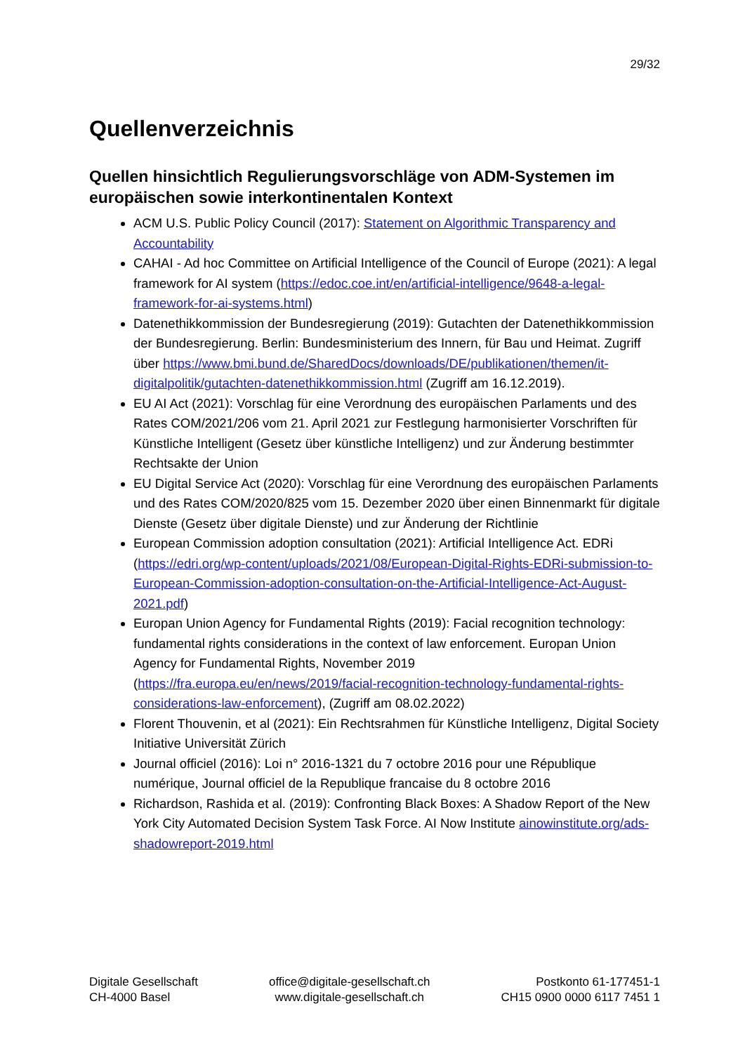29/32
Quellenverzeichnis
Quellen hinsichtlich Regulierungsvorschläge von ADM-Systemen im europäischen sowie interkontinentalen Kontext
ACM U.S. Public Policy Council (2017): Statement on Algorithmic Transparency and Accountability
CAHAI - Ad hoc Committee on Artificial Intelligence of the Council of Europe (2021): A legal framework for AI system (https://edoc.coe.int/en/artificial-intelligence/9648-a-legal-framework-for-ai-systems.html)
Datenethikkommission der Bundesregierung (2019): Gutachten der Datenethikkommission der Bundesregierung. Berlin: Bundesministerium des Innern, für Bau und Heimat. Zugriff über https://www.bmi.bund.de/SharedDocs/downloads/DE/publikationen/themen/it-digitalpolitik/gutachten-datenethikkommission.html (Zugriff am 16.12.2019).
EU AI Act (2021): Vorschlag für eine Verordnung des europäischen Parlaments und des Rates COM/2021/206 vom 21. April 2021 zur Festlegung harmonisierter Vorschriften für Künstliche Intelligent (Gesetz über künstliche Intelligenz) und zur Änderung bestimmter Rechtsakte der Union
EU Digital Service Act (2020): Vorschlag für eine Verordnung des europäischen Parlaments und des Rates COM/2020/825 vom 15. Dezember 2020 über einen Binnenmarkt für digitale Dienste (Gesetz über digitale Dienste) und zur Änderung der Richtlinie
European Commission adoption consultation (2021): Artificial Intelligence Act. EDRi (https://edri.org/wp-content/uploads/2021/08/European-Digital-Rights-EDRi-submission-to-European-Commission-adoption-consultation-on-the-Artificial-Intelligence-Act-August-2021.pdf)
Europan Union Agency for Fundamental Rights (2019): Facial recognition technology: fundamental rights considerations in the context of law enforcement. Europan Union Agency for Fundamental Rights, November 2019 (https://fra.europa.eu/en/news/2019/facial-recognition-technology-fundamental-rights-considerations-law-enforcement), (Zugriff am 08.02.2022)
Florent Thouvenin, et al (2021): Ein Rechtsrahmen für Künstliche Intelligenz, Digital Society Initiative Universität Zürich
Journal officiel (2016): Loi n° 2016-1321 du 7 octobre 2016 pour une République numérique, Journal officiel de la Republique francaise du 8 octobre 2016
Richardson, Rashida et al. (2019): Confronting Black Boxes: A Shadow Report of the New York City Automated Decision System Task Force. AI Now Institute ainowinstitute.org/ads-shadowreport-2019.html
Digitale Gesellschaft
CH-4000 Basel
office@digitale-gesellschaft.ch
www.digitale-gesellschaft.ch
Postkonto 61-177451-1
CH15 0900 0000 6117 7451 1